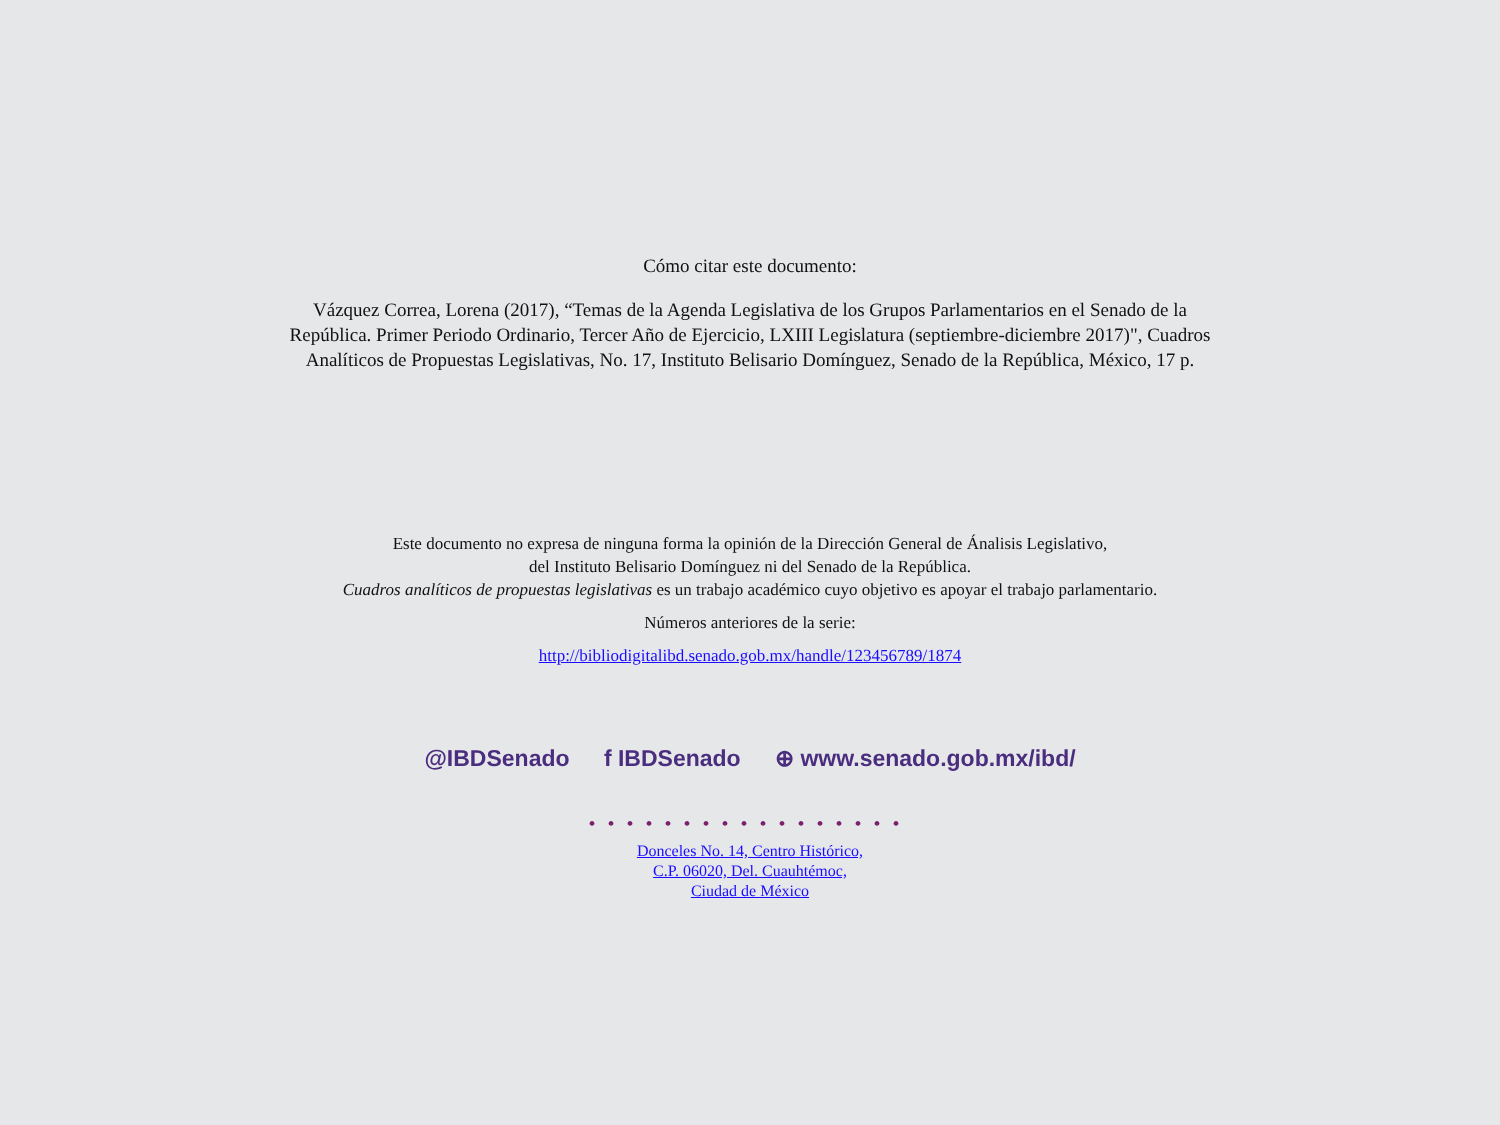Cómo citar este documento:
Vázquez Correa, Lorena (2017), “Temas de la Agenda Legislativa de los Grupos Parlamentarios en el Senado de la República. Primer Periodo Ordinario, Tercer Año de Ejercicio, LXIII Legislatura (septiembre-diciembre 2017)", Cuadros Analíticos de Propuestas Legislativas, No. 17, Instituto Belisario Domínguez, Senado de la República, México, 17 p.
Este documento no expresa de ninguna forma la opinión de la Dirección General de Ánalisis Legislativo,
del Instituto Belisario Domínguez ni del Senado de la República.
Cuadros analíticos de propuestas legislativas es un trabajo académico cuyo objetivo es apoyar el trabajo parlamentario.
Números anteriores de la serie:
http://bibliodigitalibd.senado.gob.mx/handle/123456789/1874
@IBDSenado f IBDSenado ⊕ www.senado.gob.mx/ibd/
•••••••••••••••••
Donceles No. 14, Centro Histórico,
C.P. 06020, Del. Cuauhtémoc,
Ciudad de México